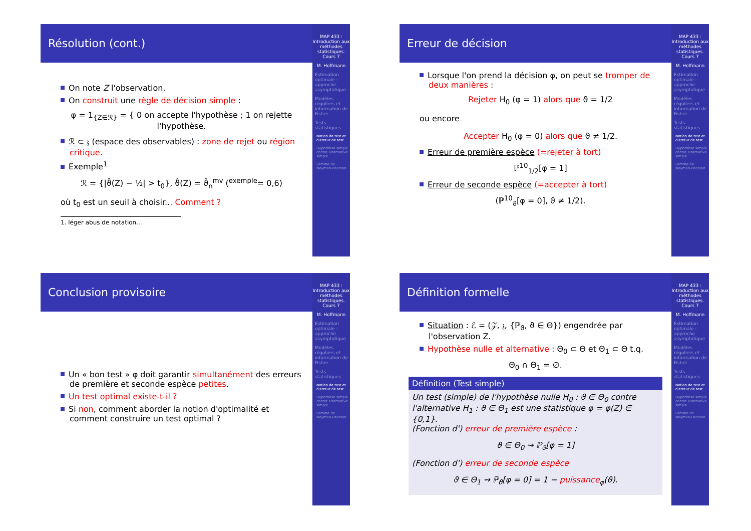Résolution (cont.)
On note Z l'observation.
On construit une règle de décision simple :
φ = 1<sub>{Z∈ℛ}</sub> = { 0 on accepte l'hypothèse ; 1 on rejette l'hypothèse.
ℛ ⊂ 𝔷 (espace des observables) : zone de rejet ou région critique.
Exemple<sup>1</sup>
ℛ = {|ϑ̂(Z) − ½| > t<sub>0</sub>}, ϑ̂(Z) = ϑ̂<sub>n</sub><sup>mv</sup> (<sup>exemple</sup>= 0,6)
où t<sub>0</sub> est un seuil à choisir... Comment ?
1. léger abus de notation...
MAP 433 : Introduction aux méthodes statistiques. Cours 7
M. Hoffmann
Estimation optimale : approche asymptotique
Modèles réguliers et information de Fisher
Tests statistiques
Notion de test et d'erreur de test
Hypothèse simple contre alternative simple
Lemme de Neyman-Pearson
Erreur de décision
Lorsque l'on prend la décision φ, on peut se tromper de deux manières :
Rejeter H<sub>0</sub> (φ = 1) alors que ϑ = 1/2
ou encore
Accepter H<sub>0</sub> (φ = 0) alors que ϑ ≠ 1/2.
Erreur de première espèce (=rejeter à tort)
ℙ<sup>10</sup><sub>1/2</sub>[φ = 1]
Erreur de seconde espèce (=accepter à tort)
(ℙ<sup>10</sup><sub>ϑ</sub>[φ = 0], ϑ ≠ 1/2).
MAP 433 : Introduction aux méthodes statistiques. Cours 7
M. Hoffmann
Estimation optimale : approche asymptotique
Modèles réguliers et information de Fisher
Tests statistiques
Notion de test et d'erreur de test
Hypothèse simple contre alternative simple
Lemme de Neyman-Pearson
Conclusion provisoire
Un « bon test » φ doit garantir simultanément des erreurs de première et seconde espèce petites.
Un test optimal existe-t-il ?
Si non, comment aborder la notion d'optimalité et comment construire un test optimal ?
MAP 433 : Introduction aux méthodes statistiques. Cours 7
M. Hoffmann
Estimation optimale : approche asymptotique
Modèles réguliers et information de Fisher
Tests statistiques
Notion de test et d'erreur de test
Hypothèse simple contre alternative simple
Lemme de Neyman-Pearson
Définition formelle
Situation : ℰ = (𝒵, 𝔷, {ℙ<sub>ϑ</sub>, ϑ ∈ Θ}) engendrée par l'observation Z.
Hypothèse nulle et alternative : Θ<sub>0</sub> ⊂ Θ et Θ<sub>1</sub> ⊂ Θ t.q.
Θ<sub>0</sub> ∩ Θ<sub>1</sub> = ∅.
Définition (Test simple)
Un test (simple) de l'hypothèse nulle H<sub>0</sub> : ϑ ∈ Θ<sub>0</sub> contre l'alternative H<sub>1</sub> : ϑ ∈ Θ<sub>1</sub> est une statistique φ = φ(Z) ∈ {0,1}.
(Fonction d') erreur de première espèce :
ϑ ∈ Θ<sub>0</sub> ⇝ ℙ<sub>ϑ</sub>[φ = 1]
(Fonction d') erreur de seconde espèce
ϑ ∈ Θ<sub>1</sub> ⇝ ℙ<sub>ϑ</sub>[φ = 0] = 1 − puissance<sub>φ</sub>(ϑ).
MAP 433 : Introduction aux méthodes statistiques. Cours 7
M. Hoffmann
Estimation optimale : approche asymptotique
Modèles réguliers et information de Fisher
Tests statistiques
Notion de test et d'erreur de test
Hypothèse simple contre alternative simple
Lemme de Neyman-Pearson